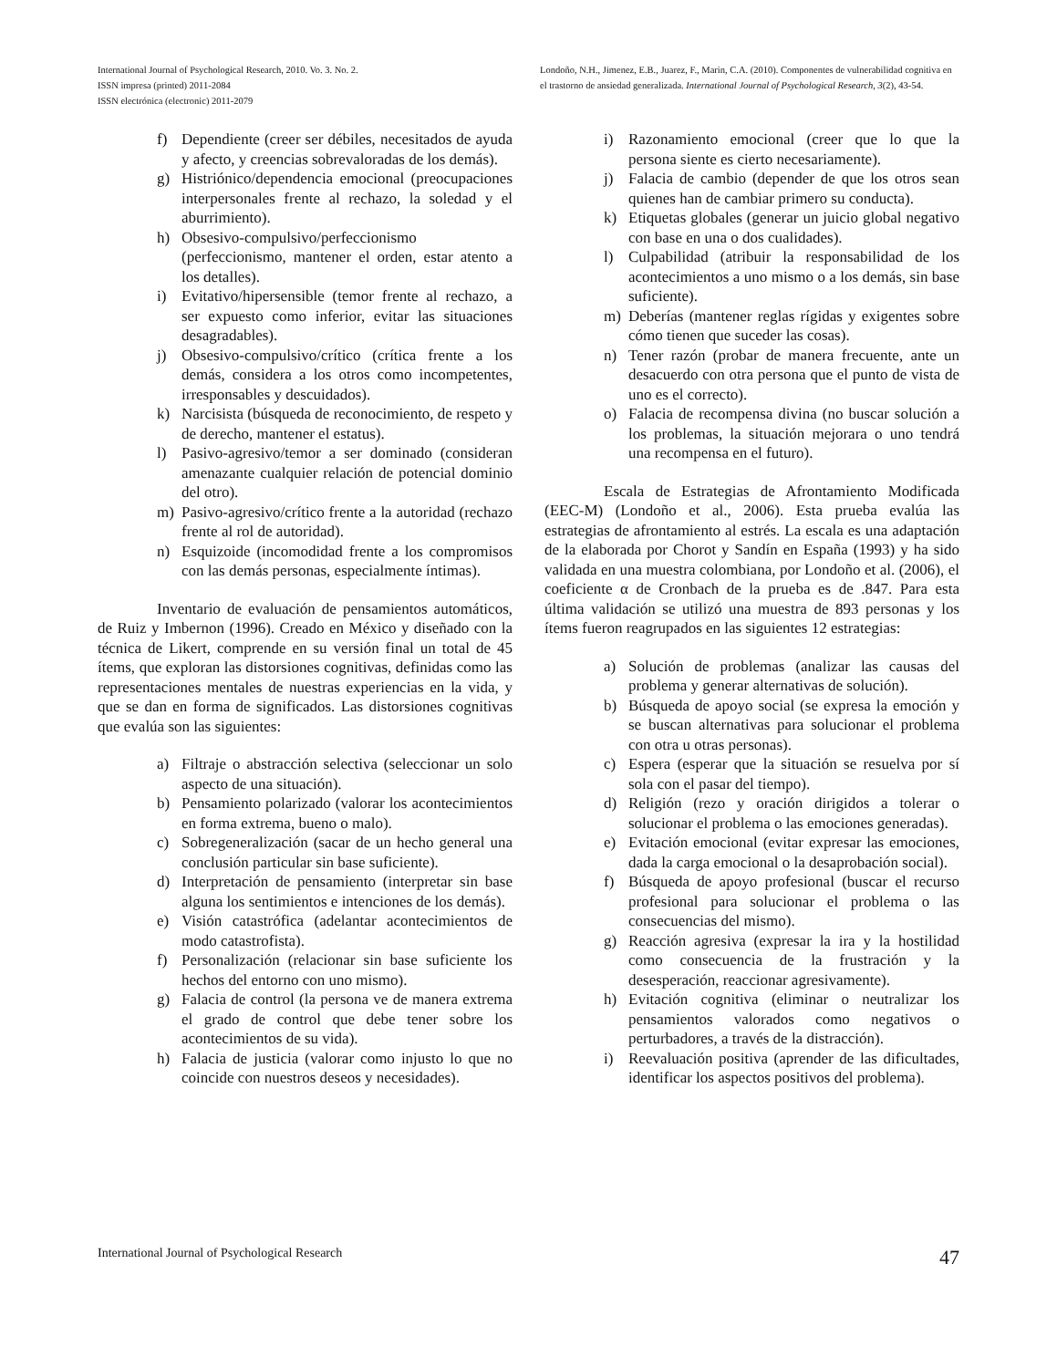International Journal of Psychological Research, 2010. Vo. 3. No. 2.
ISSN impresa (printed) 2011-2084
ISSN electrónica (electronic) 2011-2079
Londoño, N.H., Jimenez, E.B., Juarez, F., Marin, C.A. (2010). Componentes de vulnerabilidad cognitiva en el trastorno de ansiedad generalizada. International Journal of Psychological Research, 3(2), 43-54.
f) Dependiente (creer ser débiles, necesitados de ayuda y afecto, y creencias sobrevaloradas de los demás).
g) Histriónico/dependencia emocional (preocupaciones interpersonales frente al rechazo, la soledad y el aburrimiento).
h) Obsesivo-compulsivo/perfeccionismo (perfeccionismo, mantener el orden, estar atento a los detalles).
i) Evitativo/hipersensible (temor frente al rechazo, a ser expuesto como inferior, evitar las situaciones desagradables).
j) Obsesivo-compulsivo/crítico (crítica frente a los demás, considera a los otros como incompetentes, irresponsables y descuidados).
k) Narcisista (búsqueda de reconocimiento, de respeto y de derecho, mantener el estatus).
l) Pasivo-agresivo/temor a ser dominado (consideran amenazante cualquier relación de potencial dominio del otro).
m) Pasivo-agresivo/crítico frente a la autoridad (rechazo frente al rol de autoridad).
n) Esquizoide (incomodidad frente a los compromisos con las demás personas, especialmente íntimas).
Inventario de evaluación de pensamientos automáticos, de Ruiz y Imbernon (1996). Creado en México y diseñado con la técnica de Likert, comprende en su versión final un total de 45 ítems, que exploran las distorsiones cognitivas, definidas como las representaciones mentales de nuestras experiencias en la vida, y que se dan en forma de significados. Las distorsiones cognitivas que evalúa son las siguientes:
a) Filtraje o abstracción selectiva (seleccionar un solo aspecto de una situación).
b) Pensamiento polarizado (valorar los acontecimientos en forma extrema, bueno o malo).
c) Sobregeneralización (sacar de un hecho general una conclusión particular sin base suficiente).
d) Interpretación de pensamiento (interpretar sin base alguna los sentimientos e intenciones de los demás).
e) Visión catastrófica (adelantar acontecimientos de modo catastrofista).
f) Personalización (relacionar sin base suficiente los hechos del entorno con uno mismo).
g) Falacia de control (la persona ve de manera extrema el grado de control que debe tener sobre los acontecimientos de su vida).
h) Falacia de justicia (valorar como injusto lo que no coincide con nuestros deseos y necesidades).
i) Razonamiento emocional (creer que lo que la persona siente es cierto necesariamente).
j) Falacia de cambio (depender de que los otros sean quienes han de cambiar primero su conducta).
k) Etiquetas globales (generar un juicio global negativo con base en una o dos cualidades).
l) Culpabilidad (atribuir la responsabilidad de los acontecimientos a uno mismo o a los demás, sin base suficiente).
m) Deberías (mantener reglas rígidas y exigentes sobre cómo tienen que suceder las cosas).
n) Tener razón (probar de manera frecuente, ante un desacuerdo con otra persona que el punto de vista de uno es el correcto).
o) Falacia de recompensa divina (no buscar solución a los problemas, la situación mejorara o uno tendrá una recompensa en el futuro).
Escala de Estrategias de Afrontamiento Modificada (EEC-M) (Londoño et al., 2006). Esta prueba evalúa las estrategias de afrontamiento al estrés. La escala es una adaptación de la elaborada por Chorot y Sandín en España (1993) y ha sido validada en una muestra colombiana, por Londoño et al. (2006), el coeficiente α de Cronbach de la prueba es de .847. Para esta última validación se utilizó una muestra de 893 personas y los ítems fueron reagrupados en las siguientes 12 estrategias:
a) Solución de problemas (analizar las causas del problema y generar alternativas de solución).
b) Búsqueda de apoyo social (se expresa la emoción y se buscan alternativas para solucionar el problema con otra u otras personas).
c) Espera (esperar que la situación se resuelva por sí sola con el pasar del tiempo).
d) Religión (rezo y oración dirigidos a tolerar o solucionar el problema o las emociones generadas).
e) Evitación emocional (evitar expresar las emociones, dada la carga emocional o la desaprobación social).
f) Búsqueda de apoyo profesional (buscar el recurso profesional para solucionar el problema o las consecuencias del mismo).
g) Reacción agresiva (expresar la ira y la hostilidad como consecuencia de la frustración y la desesperación, reaccionar agresivamente).
h) Evitación cognitiva (eliminar o neutralizar los pensamientos valorados como negativos o perturbadores, a través de la distracción).
i) Reevaluación positiva (aprender de las dificultades, identificar los aspectos positivos del problema).
International Journal of Psychological Research 47